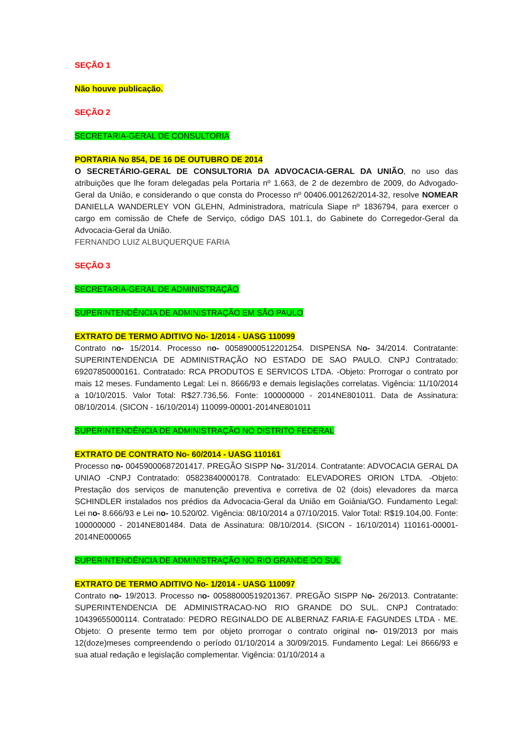SEÇÃO 1
Não houve publicação.
SEÇÃO 2
SECRETARIA-GERAL DE CONSULTORIA
PORTARIA No 854, DE 16 DE OUTUBRO DE 2014
O SECRETÁRIO-GERAL DE CONSULTORIA DA ADVOCACIA-GERAL DA UNIÃO, no uso das atribuições que lhe foram delegadas pela Portaria nº 1.663, de 2 de dezembro de 2009, do Advogado-Geral da União, e considerando o que consta do Processo nº 00406.001262/2014-32, resolve NOMEAR DANIELLA WANDERLEY VON GLEHN, Administradora, matrícula Siape nº 1836794, para exercer o cargo em comissão de Chefe de Serviço, código DAS 101.1, do Gabinete do Corregedor-Geral da Advocacia-Geral da União.
FERNANDO LUIZ ALBUQUERQUE FARIA
SEÇÃO 3
SECRETARIA-GERAL DE ADMINISTRAÇÃO
SUPERINTENDÊNCIA DE ADMINISTRAÇÃO EM SÃO PAULO
EXTRATO DE TERMO ADITIVO No- 1/2014 - UASG 110099
Contrato no- 15/2014. Processo no- 00589000512201254. DISPENSA No- 34/2014. Contratante: SUPERINTENDENCIA DE ADMINISTRAÇÃO NO ESTADO DE SAO PAULO. CNPJ Contratado: 69207850000161. Contratado: RCA PRODUTOS E SERVICOS LTDA. -Objeto: Prorrogar o contrato por mais 12 meses. Fundamento Legal: Lei n. 8666/93 e demais legislações correlatas. Vigência: 11/10/2014 a 10/10/2015. Valor Total: R$27.736,56. Fonte: 100000000 - 2014NE801011. Data de Assinatura: 08/10/2014. (SICON - 16/10/2014) 110099-00001-2014NE801011
SUPERINTENDÊNCIA DE ADMINISTRAÇÃO NO DISTRITO FEDERAL
EXTRATO DE CONTRATO No- 60/2014 - UASG 110161
Processo no- 00459000687201417. PREGÃO SISPP No- 31/2014. Contratante: ADVOCACIA GERAL DA UNIAO -CNPJ Contratado: 05823840000178. Contratado: ELEVADORES ORION LTDA. -Objeto: Prestação dos serviços de manutenção preventiva e corretiva de 02 (dois) elevadores da marca SCHINDLER instalados nos prédios da Advocacia-Geral da União em Goiânia/GO. Fundamento Legal: Lei no- 8.666/93 e Lei no- 10.520/02. Vigência: 08/10/2014 a 07/10/2015. Valor Total: R$19.104,00. Fonte: 100000000 - 2014NE801484. Data de Assinatura: 08/10/2014. (SICON - 16/10/2014) 110161-00001-2014NE000065
SUPERINTENDÊNCIA DE ADMINISTRAÇÃO NO RIO GRANDE DO SUL
EXTRATO DE TERMO ADITIVO No- 1/2014 - UASG 110097
Contrato no- 19/2013. Processo no- 00588000519201367. PREGÃO SISPP No- 26/2013. Contratante: SUPERINTENDENCIA DE ADMINISTRACAO-NO RIO GRANDE DO SUL. CNPJ Contratado: 10439655000114. Contratado: PEDRO REGINALDO DE ALBERNAZ FARIA-E FAGUNDES LTDA - ME. Objeto: O presente termo tem por objeto prorrogar o contrato original no- 019/2013 por mais 12(doze)meses compreendendo o período 01/10/2014 a 30/09/2015. Fundamento Legal: Lei 8666/93 e sua atual redação e legislação complementar. Vigência: 01/10/2014 a